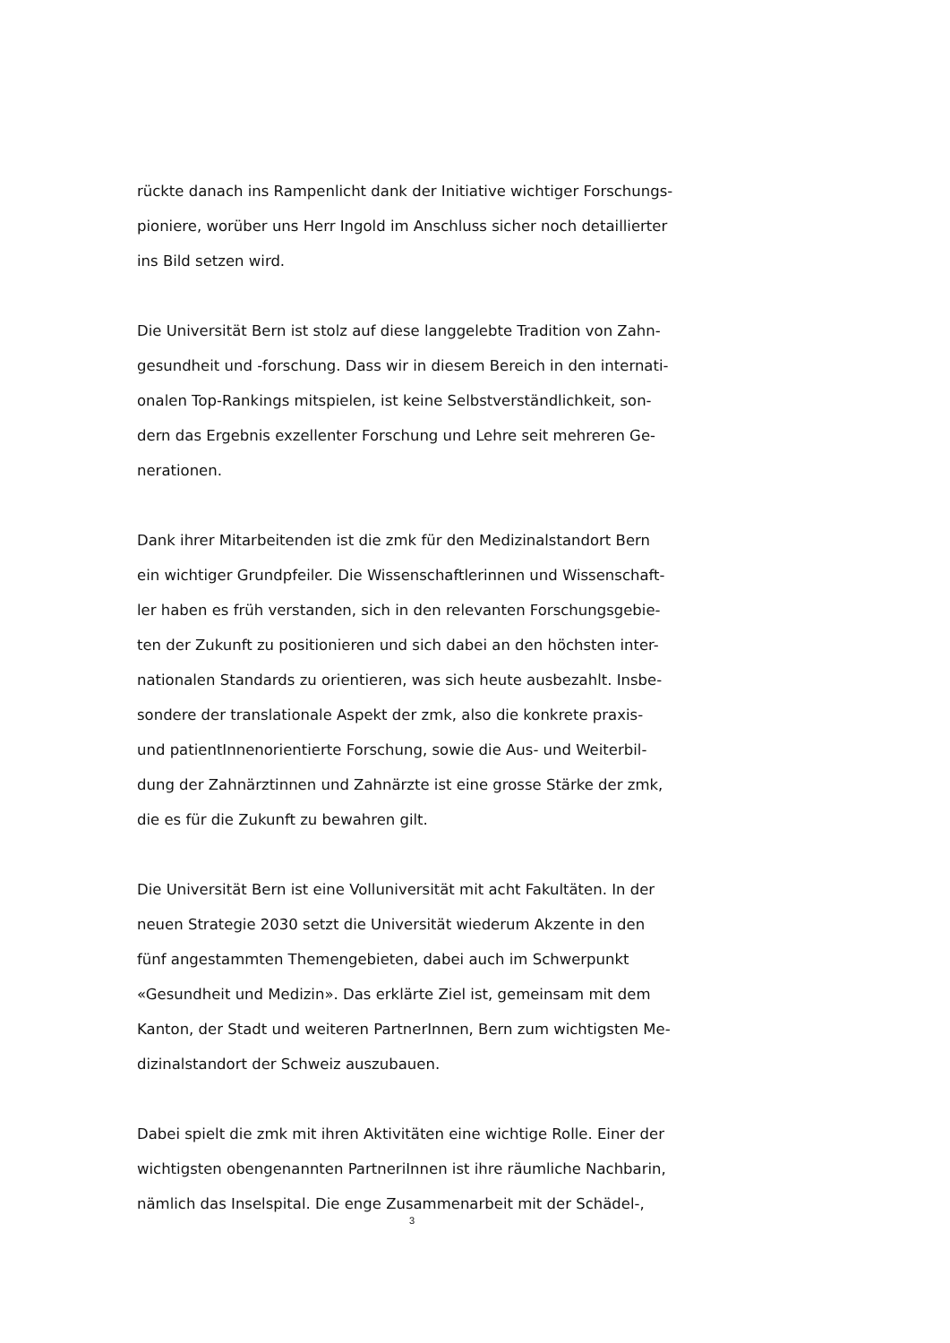rückte danach ins Rampenlicht dank der Initiative wichtiger Forschungs-
pioniere, worüber uns Herr Ingold im Anschluss sicher noch detaillierter
ins Bild setzen wird.
Die Universität Bern ist stolz auf diese langgelebte Tradition von Zahn-
gesundheit und -forschung. Dass wir in diesem Bereich in den internati-
onalen Top-Rankings mitspielen, ist keine Selbstverständlichkeit, son-
dern das Ergebnis exzellenter Forschung und Lehre seit mehreren Ge-
nerationen.
Dank ihrer Mitarbeitenden ist die zmk für den Medizinalstandort Bern
ein wichtiger Grundpfeiler. Die Wissenschaftlerinnen und Wissenschaft-
ler haben es früh verstanden, sich in den relevanten Forschungsgebie-
ten der Zukunft zu positionieren und sich dabei an den höchsten inter-
nationalen Standards zu orientieren, was sich heute ausbezahlt. Insbe-
sondere der translationale Aspekt der zmk, also die konkrete praxis-
und patientInnenorientierte Forschung, sowie die Aus- und Weiterbil-
dung der Zahnärztinnen und Zahnärzte ist eine grosse Stärke der zmk,
die es für die Zukunft zu bewahren gilt.
Die Universität Bern ist eine Volluniversität mit acht Fakultäten. In der
neuen Strategie 2030 setzt die Universität wiederum Akzente in den
fünf angestammten Themengebieten, dabei auch im Schwerpunkt
«Gesundheit und Medizin». Das erklärte Ziel ist, gemeinsam mit dem
Kanton, der Stadt und weiteren PartnerInnen, Bern zum wichtigsten Me-
dizinalstandort der Schweiz auszubauen.
Dabei spielt die zmk mit ihren Aktivitäten eine wichtige Rolle. Einer der
wichtigsten obengenannten PartneriInnen ist ihre räumliche Nachbarin,
nämlich das Inselspital. Die enge Zusammenarbeit mit der Schädel-,
3